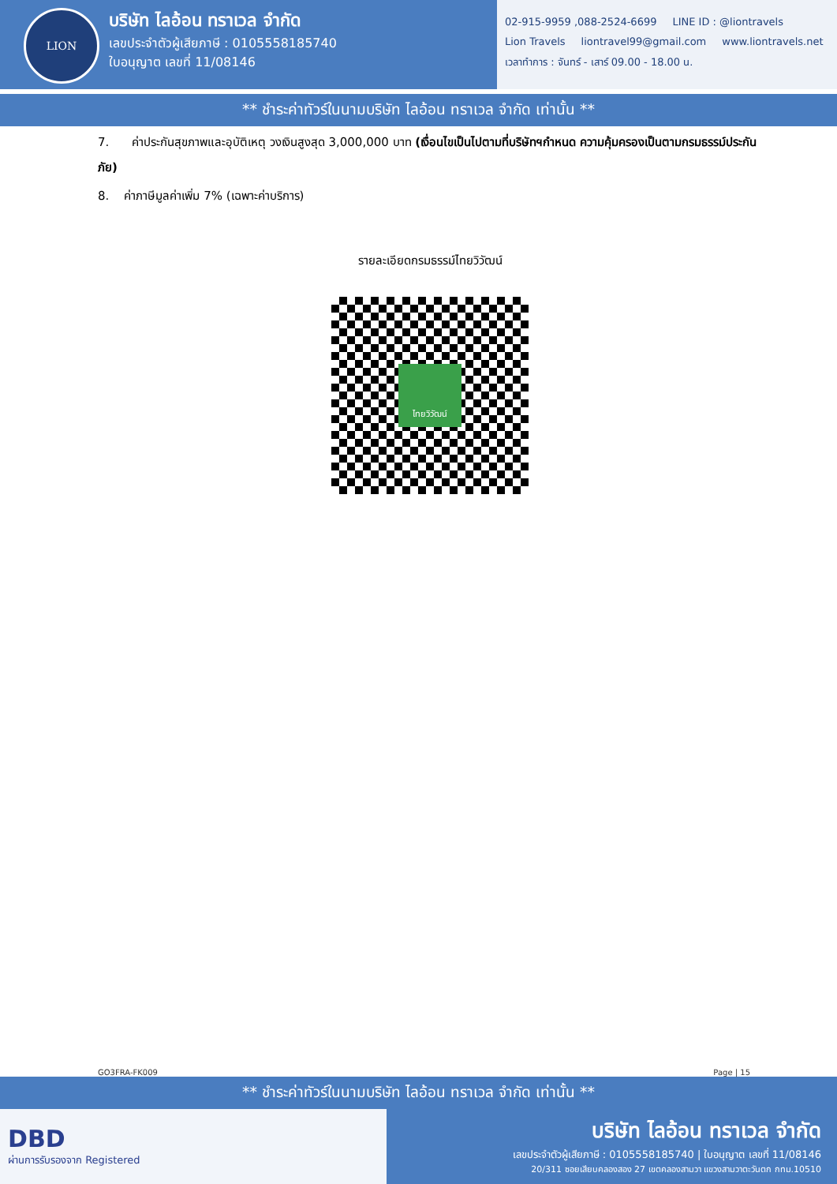LION
บริษัท ไลอ้อน ทราเวล จำกัด
เลขประจำตัวผู้เสียภาษี : 0105558185740
ใบอนุญาต เลขที่ 11/08146
02-915-9959 ,088-2524-6699 LINE ID : @liontravels Lion Travels liontravel99@gmail.com www.liontravels.net เวลาทำการ : จันทร์ - เสาร์ 09.00 - 18.00 น.
** ชำระค่าทัวร์ในนามบริษัท ไลอ้อน ทราเวล จำกัด เท่านั้น **
7. ค่าประกันสุขภาพและอุบัติเหตุ วงเงินสูงสุด 3,000,000 บาท (เงื่อนไขเป็นไปตามที่บริษัทฯกำหนด ความคุ้มครองเป็นตามกรมธรรม์ประกันภัย)
8. ค่าภาษีมูลค่าเพิ่ม 7% (เฉพาะค่าบริการ)
รายละเอียดกรมธรรม์ไทยวิวัฒน์
ไทยวิวัฒน์
GO3FRA-FK009 Page | 15
** ชำระค่าทัวร์ในนามบริษัท ไลอ้อน ทราเวล จำกัด เท่านั้น **
DBD
ผ่านการรับรองจาก Registered
บริษัท ไลอ้อน ทราเวล จำกัด
เลขประจำตัวผู้เสียภาษี : 0105558185740 | ใบอนุญาต เลขที่ 11/08146
20/311 ซอยเสียบคลองสอง 27 เขตคลองสามวา แขวงสามวาตะวันตก กทม.10510